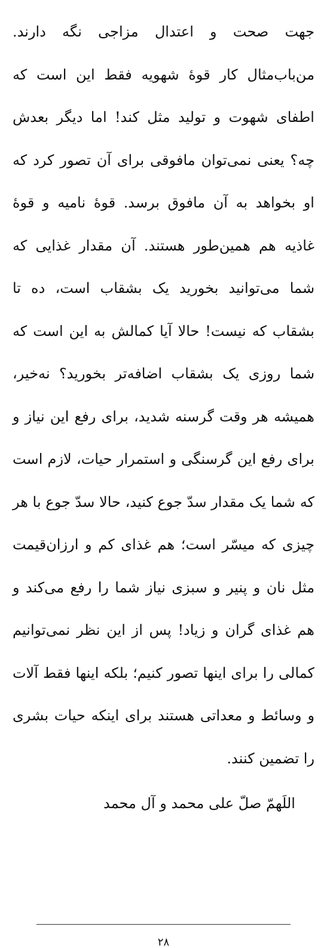جهت صحت و اعتدال مزاجی نگه دارند. من‌باب‌مثال کار قوهٔ شهویه فقط این است که اطفای شهوت و تولید مثل کند! اما دیگر بعدش چه؟ یعنی نمی‌توان مافوقی برای آن تصور کرد که او بخواهد به آن مافوق برسد. قوهٔ نامیه و قوهٔ غاذیه هم همین‌طور هستند. آن مقدار غذایی که شما می‌توانید بخورید یک بشقاب است، ده تا بشقاب که نیست! حالا آیا کمالش به این است که شما روزی یک بشقاب اضافه‌تر بخورید؟ نه‌خیر، همیشه هر وقت گرسنه شدید، برای رفع این نیاز و برای رفع این گرسنگی و استمرار حیات، لازم است که شما یک مقدار سدّ جوع کنید، حالا سدّ جوع با هر چیزی که میسّر است؛ هم غذای کم و ارزان‌قیمت مثل نان و پنیر و سبزی نیاز شما را رفع می‌کند و هم غذای گران و زیاد! پس از این نظر نمی‌توانیم کمالی را برای اینها تصور کنیم؛ بلکه اینها فقط آلات و وسائط و معداتی هستند برای اینکه حیات بشری را تضمین کنند.
اللَهمّ صلّ علی محمد و آل محمد
۲۸